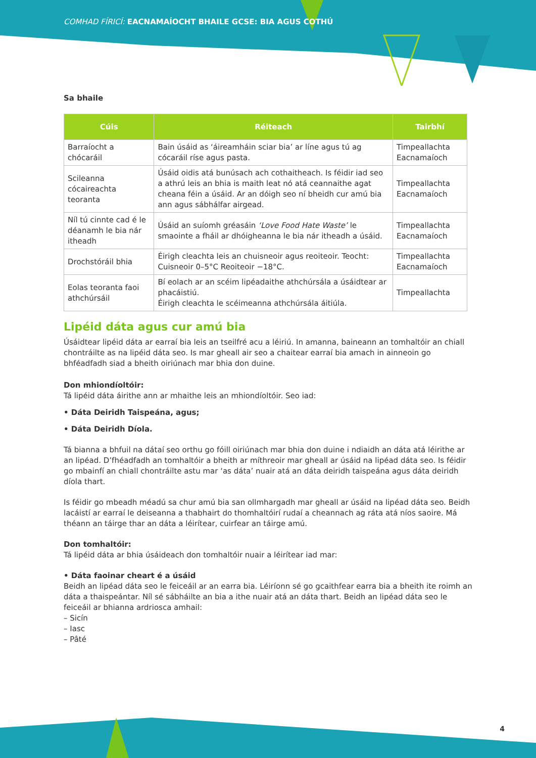COMHAD FÍRICÍ: EACNAMAÍOCHT BHAILE GCSE: BIA AGUS COTHÚ
Sa bhaile
| Cúis | Réiteach | Tairbhí |
| --- | --- | --- |
| Barraíocht a chócaráil | Bain úsáid as ‘áireamháin sciar bia’ ar líne agus tú ag cócaráil ríse agus pasta. | Timpeallachta Eacnamaíoch |
| Scileanna cócaireachta teoranta | Úsáid oidis atá bunúsach ach cothaitheach. Is féidir iad seo a athrú leis an bhia is maith leat nó atá ceannaithe agat cheana féin a úsáid. Ar an dóigh seo ní bheidh cur amú bia ann agus sábhálfar airgead. | Timpeallachta Eacnamaíoch |
| Níl tú cinnte cad é le déanamh le bia nár itheadh | Úsáid an suíomh gréasáin ‘Love Food Hate Waste’ le smaointe a fháil ar dhóigheanna le bia nár itheadh a úsáid. | Timpeallachta Eacnamaíoch |
| Drochstóráil bhia | Éirigh cleachta leis an chuisneoir agus reoiteoir. Teocht: Cuisneoir 0–5°C Reoiteoir −18°C. | Timpeallachta Eacnamaíoch |
| Eolas teoranta faoi athchúrsáil | Bí eolach ar an scéim lipéadaithe athchúrsála a úsáidtear ar phacáistiú. Éirigh cleachta le scéimeanna athchúrsála áitiúla. | Timpeallachta |
Lipéid dáta agus cur amú bia
Úsáidtear lipéid dáta ar earraí bia leis an tseilfré acu a léiriú. In amanna, baineann an tomhaltóir an chiall chontráilte as na lipéid dáta seo. Is mar gheall air seo a chaitear earraí bia amach in ainneoin go bhféadfadh siad a bheith oiriúnach mar bhia don duine.
Don mhiondíoltóir:
Tá lipéid dáta áirithe ann ar mhaithe leis an mhiondíoltóir. Seo iad:
• Dáta Deiridh Taispeána, agus;
• Dáta Deiridh Díola.
Tá bianna a bhfuil na dátaí seo orthu go fóill oiriúnach mar bhia don duine i ndiaidh an dáta atá léirithe ar an lipéad. D’fhéadfadh an tomhaltóir a bheith ar míthreoir mar gheall ar úsáid na lipéad dáta seo. Is féidir go mbainfí an chiall chontráilte astu mar ‘as dáta’ nuair atá an dáta deiridh taispeána agus dáta deiridh díola thart.
Is féidir go mbeadh méadú sa chur amú bia san ollmhargadh mar gheall ar úsáid na lipéad dáta seo. Beidh lacáistí ar earraí le deiseanna a thabhairt do thomhaltóirí rudaí a cheannach ag ráta atá níos saoire. Má théann an táirge thar an dáta a léirítear, cuirfear an táirge amú.
Don tomhaltóir:
Tá lipéid dáta ar bhia úsáideach don tomhaltóir nuair a léirítear iad mar:
• Dáta faoinar cheart é a úsáid
Beidh an lipéad dáta seo le feiceáil ar an earra bia. Léiríonn sé go gcaithfear earra bia a bheith ite roimh an dáta a thaispeántar. Níl sé sábháilte an bia a ithe nuair atá an dáta thart. Beidh an lipéad dáta seo le feiceáil ar bhianna ardriosca amhail:
– Sicín
– Iasc
– Pâté
4